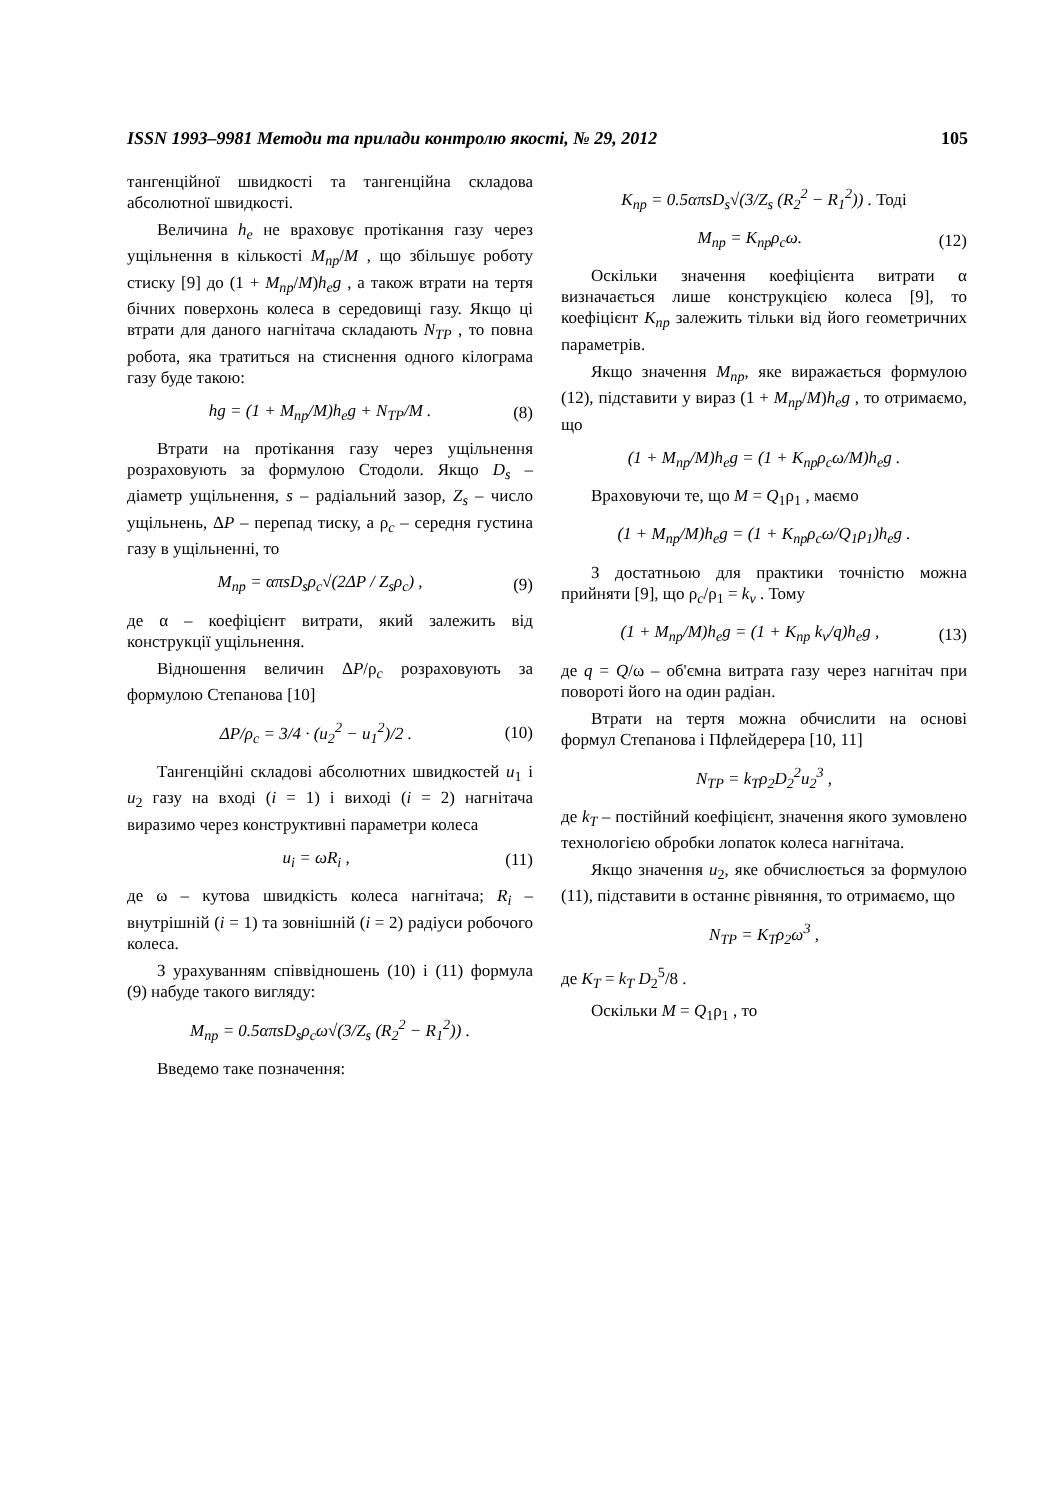ISSN 1993–9981 Методи та прилади контролю якості, № 29, 2012 105
тангенційної швидкості та тангенційна складова абсолютної швидкості.
Величина h<sub>e</sub> не враховує протікання газу через ущільнення в кількості M<sub>пр</sub>/M , що збільшує роботу стиску [9] до (1 + M<sub>пр</sub>/M)h<sub>e</sub>g , а також втрати на тертя бічних поверхонь колеса в середовищі газу. Якщо ці втрати для даного нагнітача складають N<sub>TP</sub> , то повна робота, яка тратиться на стиснення одного кілограма газу буде такою:
hg = (1 + M<sub>пр</sub>/M)h<sub>e</sub>g + N<sub>TP</sub>/M . (8)
Втрати на протікання газу через ущільнення розраховують за формулою Стодоли. Якщо D<sub>s</sub> – діаметр ущільнення, s – радіальний зазор, Z<sub>s</sub> – число ущільнень, ΔP – перепад тиску, а ρ<sub>c</sub> – середня густина газу в ущільненні, то
M<sub>пр</sub> = απsD<sub>s</sub>ρ<sub>c</sub>√(2ΔP / Z<sub>s</sub>ρ<sub>c</sub>) , (9)
де α – коефіцієнт витрати, який залежить від конструкції ущільнення.
Відношення величин ΔP/ρ<sub>c</sub> розраховують за формулою Степанова [10]
ΔP/ρ<sub>c</sub> = 3/4 · (u<sub>2</sub><sup>2</sup> − u<sub>1</sub><sup>2</sup>)/2 . (10)
Тангенційні складові абсолютних швидкостей u<sub>1</sub> і u<sub>2</sub> газу на вході (i = 1) і виході (i = 2) нагнітача виразимо через конструктивні параметри колеса
u<sub>i</sub> = ωR<sub>i</sub> , (11)
де ω – кутова швидкість колеса нагнітача; R<sub>i</sub> – внутрішній (i = 1) та зовнішній (i = 2) радіуси робочого колеса.
З урахуванням співвідношень (10) і (11) формула (9) набуде такого вигляду:
M<sub>пр</sub> = 0.5απsD<sub>s</sub>ρ<sub>c</sub>ω√(3/Z<sub>s</sub> (R<sub>2</sub><sup>2</sup> − R<sub>1</sub><sup>2</sup>)) .
Введемо таке позначення:
K<sub>пр</sub> = 0.5απsD<sub>s</sub>√(3/Z<sub>s</sub> (R<sub>2</sub><sup>2</sup> − R<sub>1</sub><sup>2</sup>)) . Тоді
M<sub>пр</sub> = K<sub>пр</sub>ρ<sub>c</sub>ω. (12)
Оскільки значення коефіцієнта витрати α визначається лише конструкцією колеса [9], то коефіцієнт K<sub>пр</sub> залежить тільки від його геометричних параметрів.
Якщо значення M<sub>пр</sub>, яке виражається формулою (12), підставити у вираз (1 + M<sub>пр</sub>/M)h<sub>e</sub>g , то отримаємо, що
(1 + M<sub>пр</sub>/M)h<sub>e</sub>g = (1 + K<sub>пр</sub>ρ<sub>c</sub>ω/M)h<sub>e</sub>g .
Враховуючи те, що M = Q<sub>1</sub>ρ<sub>1</sub> , маємо
(1 + M<sub>пр</sub>/M)h<sub>e</sub>g = (1 + K<sub>пр</sub>ρ<sub>c</sub>ω/Q<sub>1</sub>ρ<sub>1</sub>)h<sub>e</sub>g .
З достатньою для практики точністю можна прийняти [9], що ρ<sub>c</sub>/ρ<sub>1</sub> = k<sub>v</sub> . Тому
(1 + M<sub>пр</sub>/M)h<sub>e</sub>g = (1 + K<sub>пр</sub> k<sub>v</sub>/q)h<sub>e</sub>g , (13)
де q = Q/ω – об'ємна витрата газу через нагнітач при повороті його на один радіан.
Втрати на тертя можна обчислити на основі формул Степанова і Пфлейдерера [10, 11]
N<sub>TP</sub> = k<sub>T</sub>ρ<sub>2</sub>D<sub>2</sub><sup>2</sup>u<sub>2</sub><sup>3</sup> ,
де k<sub>T</sub> – постійний коефіцієнт, значення якого зумовлено технологією обробки лопаток колеса нагнітача.
Якщо значення u<sub>2</sub>, яке обчислюється за формулою (11), підставити в останнє рівняння, то отримаємо, що
N<sub>TP</sub> = K<sub>T</sub>ρ<sub>2</sub>ω<sup>3</sup> ,
де K<sub>T</sub> = k<sub>T</sub> D<sub>2</sub><sup>5</sup>/8 .
Оскільки M = Q<sub>1</sub>ρ<sub>1</sub> , то